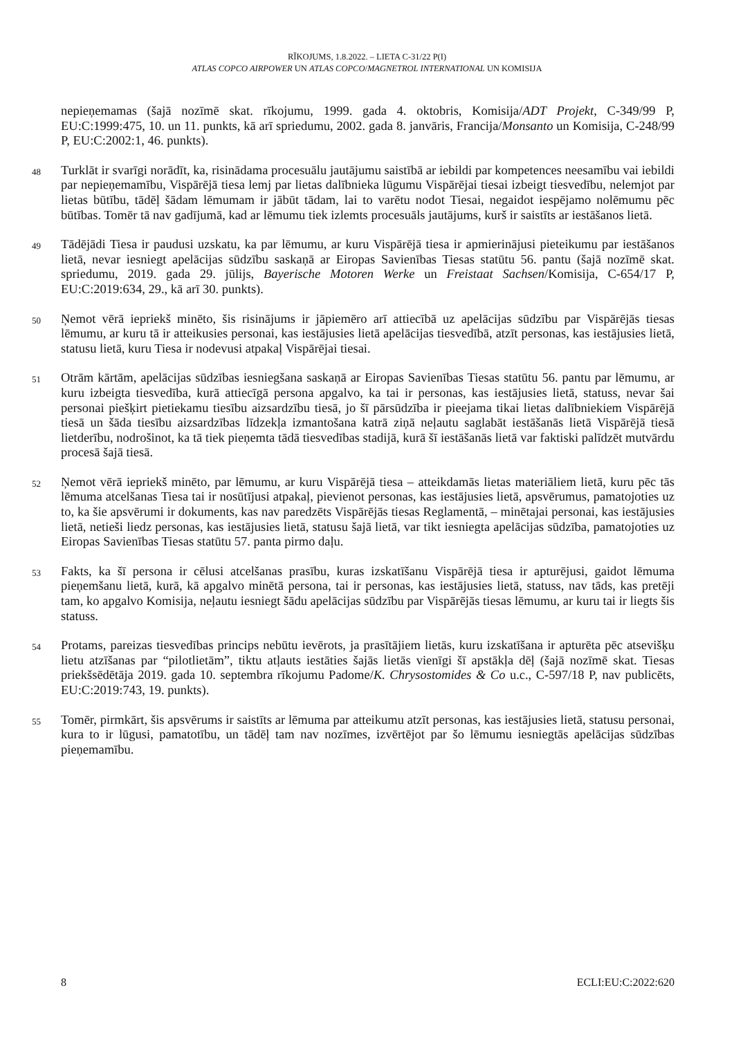RĪKOJUMS, 1.8.2022. – LIETA C-31/22 P(I)
ATLAS COPCO AIRPOWER UN ATLAS COPCO/MAGNETROL INTERNATIONAL UN KOMISIJA
nepieņemamas (šajā nozīmē skat. rīkojumu, 1999. gada 4. oktobris, Komisija/ADT Projekt, C-349/99 P, EU:C:1999:475, 10. un 11. punkts, kā arī spriedumu, 2002. gada 8. janvāris, Francija/Monsanto un Komisija, C-248/99 P, EU:C:2002:1, 46. punkts).
48
Turklāt ir svarīgi norādīt, ka, risinādama procesuālu jautājumu saistībā ar iebildi par kompetences neesamību vai iebildi par nepieņemamību, Vispārējā tiesa lemj par lietas dalībnieka lūgumu Vispārējai tiesai izbeigt tiesvedību, nelemjot par lietas būtību, tādēļ šādam lēmumam ir jābūt tādam, lai to varētu nodot Tiesai, negaidot iespējamo nolēmumu pēc būtības. Tomēr tā nav gadījumā, kad ar lēmumu tiek izlemts procesuāls jautājums, kurš ir saistīts ar iestāšanos lietā.
49
Tādējādi Tiesa ir paudusi uzskatu, ka par lēmumu, ar kuru Vispārējā tiesa ir apmierinājusi pieteikumu par iestāšanos lietā, nevar iesniegt apelācijas sūdzību saskaņā ar Eiropas Savienības Tiesas statūtu 56. pantu (šajā nozīmē skat. spriedumu, 2019. gada 29. jūlijs, Bayerische Motoren Werke un Freistaat Sachsen/Komisija, C-654/17 P, EU:C:2019:634, 29., kā arī 30. punkts).
50
Ņemot vērā iepriekš minēto, šis risinājums ir jāpiemēro arī attiecībā uz apelācijas sūdzību par Vispārējās tiesas lēmumu, ar kuru tā ir atteikusies personai, kas iestājusies lietā apelācijas tiesvedībā, atzīt personas, kas iestājusies lietā, statusu lietā, kuru Tiesa ir nodevusi atpakaļ Vispārējai tiesai.
51
Otrām kārtām, apelācijas sūdzības iesniegšana saskaņā ar Eiropas Savienības Tiesas statūtu 56. pantu par lēmumu, ar kuru izbeigta tiesvedība, kurā attiecīgā persona apgalvo, ka tai ir personas, kas iestājusies lietā, statuss, nevar šai personai piešķirt pietiekamu tiesību aizsardzību tiesā, jo šī pārsūdzība ir pieejama tikai lietas dalībniekiem Vispārējā tiesā un šāda tiesību aizsardzības līdzekļa izmantošana katrā ziņā neļautu saglabāt iestāšanās lietā Vispārējā tiesā lietderību, nodrošinot, ka tā tiek pieņemta tādā tiesvedības stadijā, kurā šī iestāšanās lietā var faktiski palīdzēt mutvārdu procesā šajā tiesā.
52
Ņemot vērā iepriekš minēto, par lēmumu, ar kuru Vispārējā tiesa – atteikdamās lietas materiāliem lietā, kuru pēc tās lēmuma atcelšanas Tiesa tai ir nosūtījusi atpakaļ, pievienot personas, kas iestājusies lietā, apsvērumus, pamatojoties uz to, ka šie apsvērumi ir dokuments, kas nav paredzēts Vispārējās tiesas Reglamentā, – minētajai personai, kas iestājusies lietā, netieši liedz personas, kas iestājusies lietā, statusu šajā lietā, var tikt iesniegta apelācijas sūdzība, pamatojoties uz Eiropas Savienības Tiesas statūtu 57. panta pirmo daļu.
53
Fakts, ka šī persona ir cēlusi atcelšanas prasību, kuras izskatīšanu Vispārējā tiesa ir apturējusi, gaidot lēmuma pieņemšanu lietā, kurā, kā apgalvo minētā persona, tai ir personas, kas iestājusies lietā, statuss, nav tāds, kas pretēji tam, ko apgalvo Komisija, neļautu iesniegt šādu apelācijas sūdzību par Vispārējās tiesas lēmumu, ar kuru tai ir liegts šis statuss.
54
Protams, pareizas tiesvedības princips nebūtu ievērots, ja prasītājiem lietās, kuru izskatīšana ir apturēta pēc atsevišķu lietu atzīšanas par “pilotlietām”, tiktu atļauts iestāties šajās lietās vienīgi šī apstākļa dēļ (šajā nozīmē skat. Tiesas priekšsēdētāja 2019. gada 10. septembra rīkojumu Padome/K. Chrysostomides & Co u.c., C-597/18 P, nav publicēts, EU:C:2019:743, 19. punkts).
55
Tomēr, pirmkārt, šis apsvērums ir saistīts ar lēmuma par atteikumu atzīt personas, kas iestājusies lietā, statusu personai, kura to ir lūgusi, pamatotību, un tādēļ tam nav nozīmes, izvērtējot par šo lēmumu iesniegtās apelācijas sūdzības pieņemamību.
8 ECLI:EU:C:2022:620